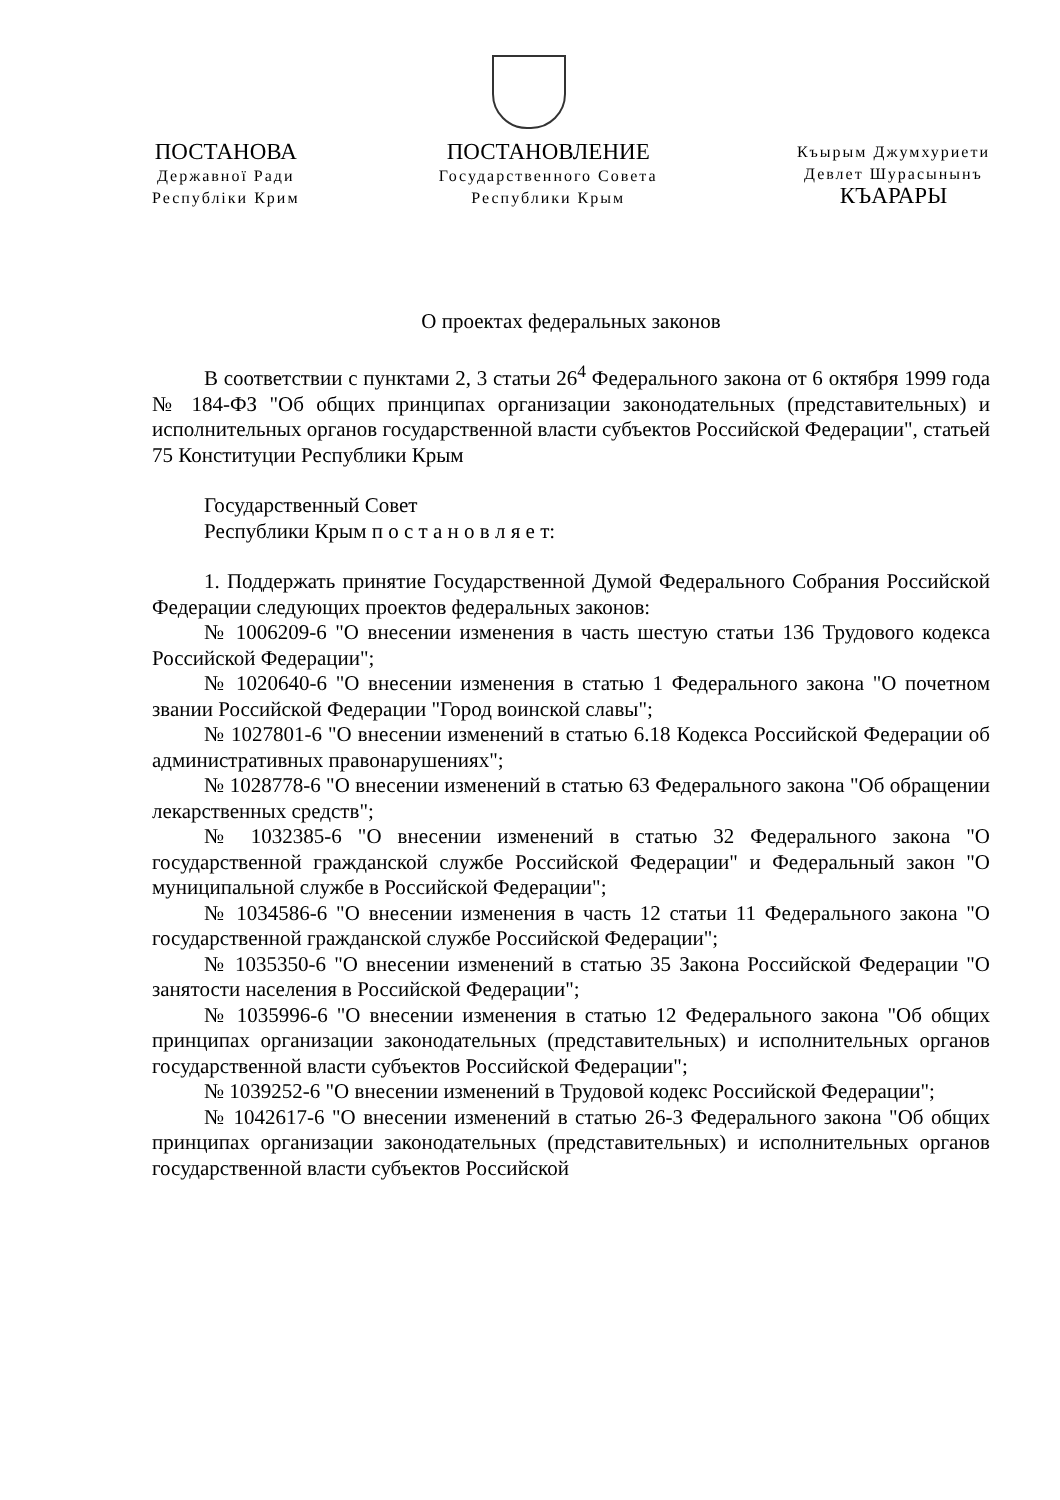ПОСТАНОВА
Державної Ради
Республіки Крим
ПОСТАНОВЛЕНИЕ
Государственного Совета
Республики Крым
Къырым Джумхуриети
Девлет Шурасынынъ
КЪАРАРЫ
О проектах федеральных законов
В соответствии с пунктами 2, 3 статьи 26<sup>4</sup> Федерального закона от 6 октября 1999 года № 184-ФЗ "Об общих принципах организации законодательных (представительных) и исполнительных органов государственной власти субъектов Российской Федерации", статьей 75 Конституции Республики Крым
Государственный Совет
Республики Крым п о с т а н о в л я е т:
1. Поддержать принятие Государственной Думой Федерального Собрания Российской Федерации следующих проектов федеральных законов:
№ 1006209-6 "О внесении изменения в часть шестую статьи 136 Трудового кодекса Российской Федерации";
№ 1020640-6 "О внесении изменения в статью 1 Федерального закона "О почетном звании Российской Федерации "Город воинской славы";
№ 1027801-6 "О внесении изменений в статью 6.18 Кодекса Российской Федерации об административных правонарушениях";
№ 1028778-6 "О внесении изменений в статью 63 Федерального закона "Об обращении лекарственных средств";
№ 1032385-6 "О внесении изменений в статью 32 Федерального закона "О государственной гражданской службе Российской Федерации" и Федеральный закон "О муниципальной службе в Российской Федерации";
№ 1034586-6 "О внесении изменения в часть 12 статьи 11 Федерального закона "О государственной гражданской службе Российской Федерации";
№ 1035350-6 "О внесении изменений в статью 35 Закона Российской Федерации "О занятости населения в Российской Федерации";
№ 1035996-6 "О внесении изменения в статью 12 Федерального закона "Об общих принципах организации законодательных (представительных) и исполнительных органов государственной власти субъектов Российской Федерации";
№ 1039252-6 "О внесении изменений в Трудовой кодекс Российской Федерации";
№ 1042617-6 "О внесении изменений в статью 26-3 Федерального закона "Об общих принципах организации законодательных (представительных) и исполнительных органов государственной власти субъектов Российской